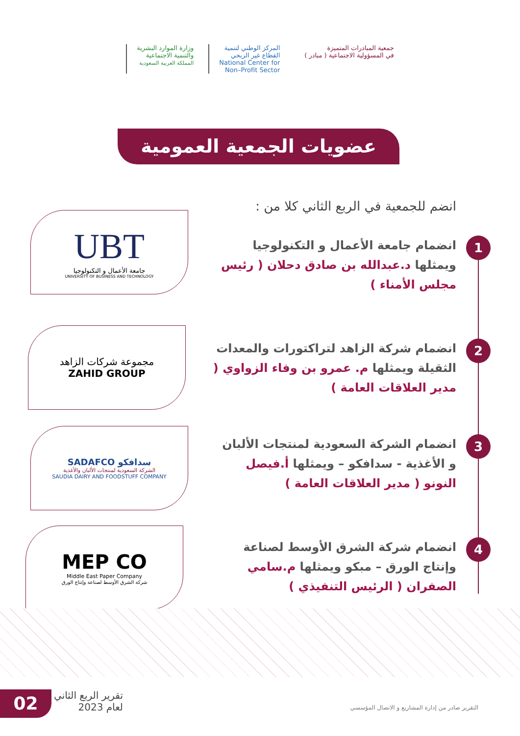جمعية المبادرات المتميزة
في المسؤولية الاجتماعية ( مبادر )
المركز الوطني لتنمية
القطاع غير الربحي
National Center for
Non–Profit Sector
وزارة الموارد البشرية
والتنمية الاجتماعية
المملكة العربية السعودية
عضويات الجمعية العمومية
انضم للجمعية في الربع الثاني كلا من :
1
انضمام جامعة الأعمال و التكنولوجيا ويمثلها د.عبدالله بن صادق دحلان ( رئيس مجلس الأمناء )
2
انضمام شركة الزاهد لتراكتورات والمعدات الثقيلة ويمثلها م. عمرو بن وفاء الزواوي ( مدير العلاقات العامة )
3
انضمام الشركة السعودية لمنتجات الألبان و الأغذية - سدافكو – ويمثلها أ.فيصل النونو ( مدير العلاقات العامة )
4
انضمام شركة الشرق الأوسط لصناعة وإنتاج الورق – مبكو ويمثلها م.سامي الصفران ( الرئيس التنفيذي )
UBT
جامعة الأعمال و التكنولوجيا
UNIVERSITY OF BUSINESS AND TECHNOLOGY
مجموعة شركات الزاهد
ZAHID GROUP
SADAFCO سدافكو
الشركة السعودية لمنتجات الألبان والأغذية
SAUDIA DAIRY AND FOODSTUFF COMPANY
MEP CO
Middle East Paper Company
شركة الشرق الأوسط لصناعة وإنتاج الورق
02
تقرير الربع الثاني
لعام 2023
التقرير صادر من إدارة المشاريع و الاتصال المؤسسي